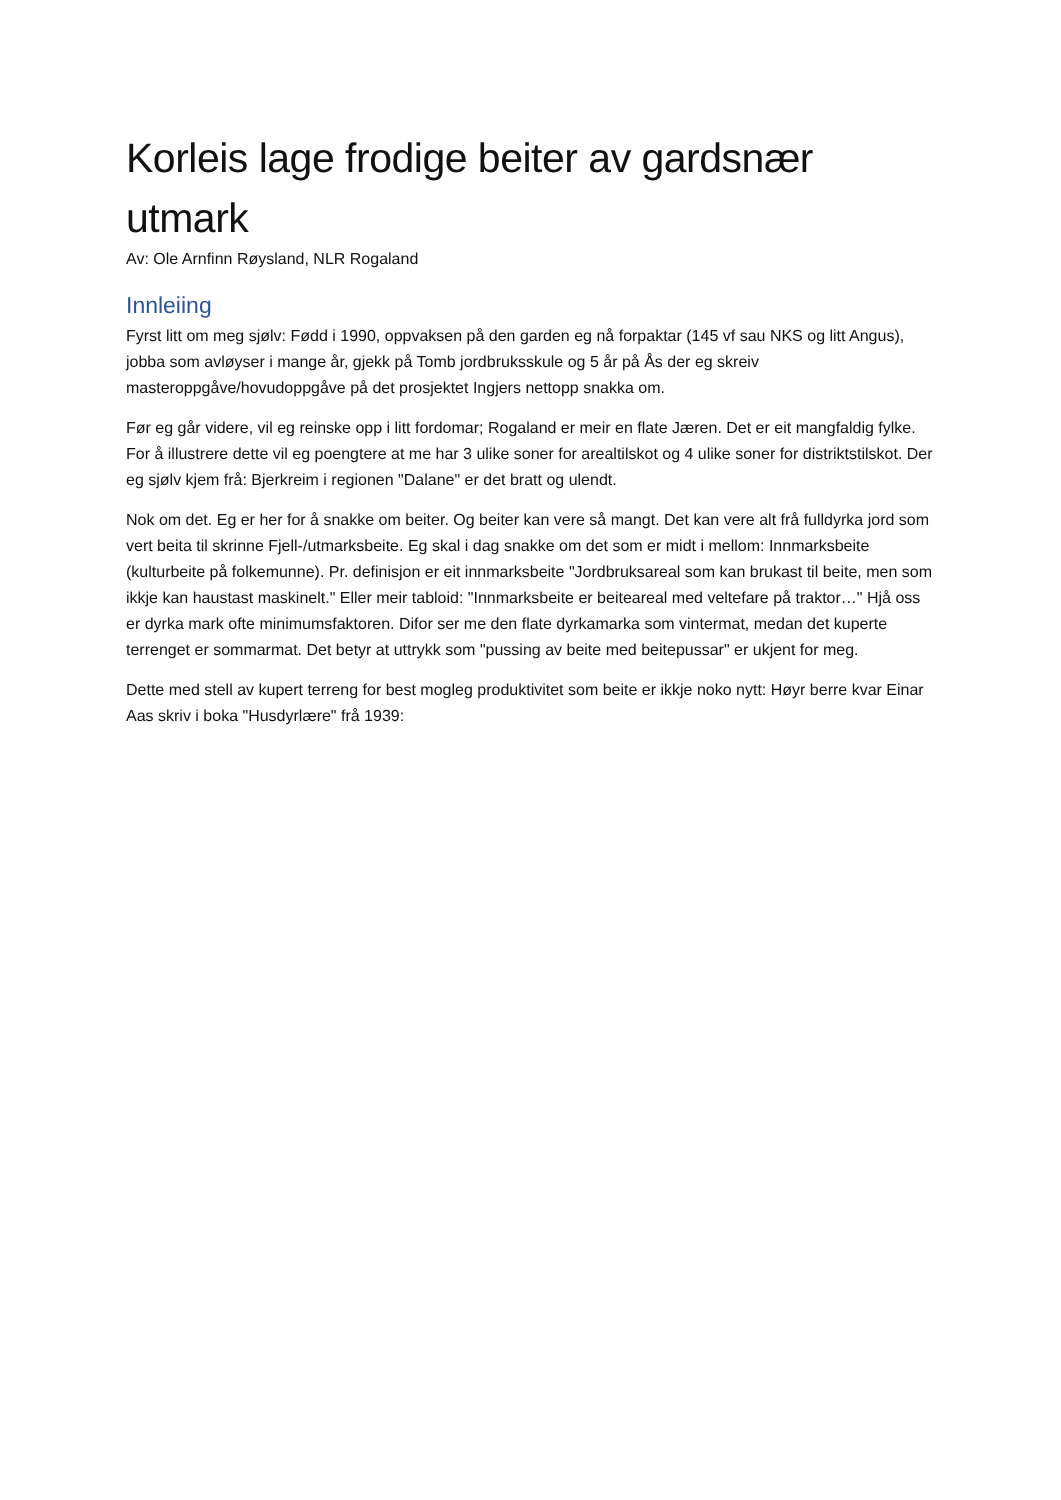Korleis lage frodige beiter av gardsnær utmark
Av: Ole Arnfinn Røysland, NLR Rogaland
Innleiing
Fyrst litt om meg sjølv: Fødd i 1990, oppvaksen på den garden eg nå forpaktar (145 vf sau NKS og litt Angus), jobba som avløyser i mange år, gjekk på Tomb jordbruksskule og 5 år på Ås der eg skreiv masteroppgåve/hovudoppgåve på det prosjektet Ingjers nettopp snakka om.
Før eg går videre, vil eg reinske opp i litt fordomar; Rogaland er meir en flate Jæren. Det er eit mangfaldig fylke. For å illustrere dette vil eg poengtere at me har 3 ulike soner for arealtilskot og 4 ulike soner for distriktstilskot. Der eg sjølv kjem frå: Bjerkreim i regionen "Dalane" er det bratt og ulendt.
Nok om det. Eg er her for å snakke om beiter. Og beiter kan vere så mangt. Det kan vere alt frå fulldyrka jord som vert beita til skrinne Fjell-/utmarksbeite. Eg skal i dag snakke om det som er midt i mellom: Innmarksbeite (kulturbeite på folkemunne). Pr. definisjon er eit innmarksbeite "Jordbruksareal som kan brukast til beite, men som ikkje kan haustast maskinelt." Eller meir tabloid: "Innmarksbeite er beiteareal med veltefare på traktor…" Hjå oss er dyrka mark ofte minimumsfaktoren. Difor ser me den flate dyrkamarka som vintermat, medan det kuperte terrenget er sommarmat. Det betyr at uttrykk som "pussing av beite med beitepussar" er ukjent for meg.
Dette med stell av kupert terreng for best mogleg produktivitet som beite er ikkje noko nytt: Høyr berre kvar Einar Aas skriv i boka "Husdyrlære" frå 1939: